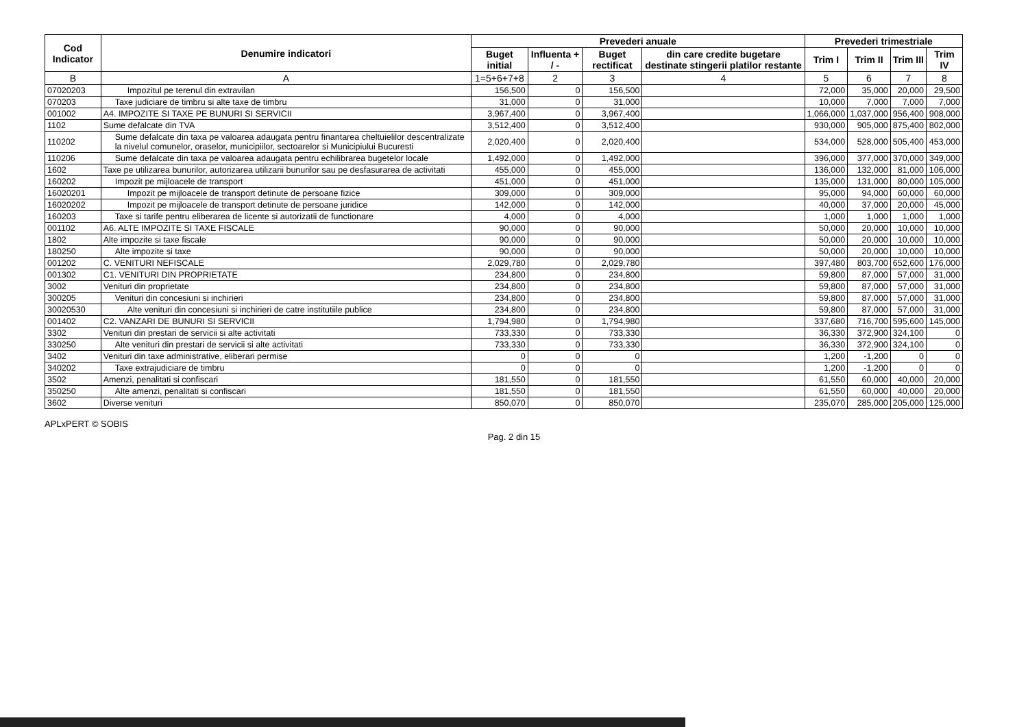| Cod Indicator | Denumire indicatori | Prevederi anuale | | | | Prevederi trimestriale | | | |
| --- | --- | --- | --- | --- | --- | --- | --- | --- | --- |
| | | Buget initial | Influenta + / - | Buget rectificat | din care credite bugetare destinate stingerii platilor restante | Trim I | Trim II | Trim III | Trim IV |
| B | A | 1=5+6+7+8 | 2 | 3 | 4 | 5 | 6 | 7 | 8 |
| 07020203 | Impozitul pe terenul din extravilan | 156,500 | 0 | 156,500 | | 72,000 | 35,000 | 20,000 | 29,500 |
| 070203 | Taxe judiciare de timbru si alte taxe de timbru | 31,000 | 0 | 31,000 | | 10,000 | 7,000 | 7,000 | 7,000 |
| 001002 | A4. IMPOZITE SI TAXE PE BUNURI SI SERVICII | 3,967,400 | 0 | 3,967,400 | | 1,066,000 | 1,037,000 | 956,400 | 908,000 |
| 1102 | Sume defalcate din TVA | 3,512,400 | 0 | 3,512,400 | | 930,000 | 905,000 | 875,400 | 802,000 |
| 110202 | Sume defalcate din taxa pe valoarea adaugata pentru finantarea cheltuielilor descentralizate la nivelul comunelor, oraselor, municipiilor, sectoarelor si Municipiului Bucuresti | 2,020,400 | 0 | 2,020,400 | | 534,000 | 528,000 | 505,400 | 453,000 |
| 110206 | Sume defalcate din taxa pe valoarea adaugata pentru echilibrarea bugetelor locale | 1,492,000 | 0 | 1,492,000 | | 396,000 | 377,000 | 370,000 | 349,000 |
| 1602 | Taxe pe utilizarea bunurilor, autorizarea utilizarii bunurilor sau pe desfasurarea de activitati | 455,000 | 0 | 455,000 | | 136,000 | 132,000 | 81,000 | 106,000 |
| 160202 | Impozit pe mijloacele de transport | 451,000 | 0 | 451,000 | | 135,000 | 131,000 | 80,000 | 105,000 |
| 16020201 | Impozit pe mijloacele de transport detinute de persoane fizice | 309,000 | 0 | 309,000 | | 95,000 | 94,000 | 60,000 | 60,000 |
| 16020202 | Impozit pe mijloacele de transport detinute de persoane juridice | 142,000 | 0 | 142,000 | | 40,000 | 37,000 | 20,000 | 45,000 |
| 160203 | Taxe si tarife pentru eliberarea de licente si autorizatii de functionare | 4,000 | 0 | 4,000 | | 1,000 | 1,000 | 1,000 | 1,000 |
| 001102 | A6. ALTE IMPOZITE SI TAXE FISCALE | 90,000 | 0 | 90,000 | | 50,000 | 20,000 | 10,000 | 10,000 |
| 1802 | Alte impozite si taxe fiscale | 90,000 | 0 | 90,000 | | 50,000 | 20,000 | 10,000 | 10,000 |
| 180250 | Alte impozite si taxe | 90,000 | 0 | 90,000 | | 50,000 | 20,000 | 10,000 | 10,000 |
| 001202 | C. VENITURI NEFISCALE | 2,029,780 | 0 | 2,029,780 | | 397,480 | 803,700 | 652,600 | 176,000 |
| 001302 | C1. VENITURI DIN PROPRIETATE | 234,800 | 0 | 234,800 | | 59,800 | 87,000 | 57,000 | 31,000 |
| 3002 | Venituri din proprietate | 234,800 | 0 | 234,800 | | 59,800 | 87,000 | 57,000 | 31,000 |
| 300205 | Venituri din concesiuni si inchirieri | 234,800 | 0 | 234,800 | | 59,800 | 87,000 | 57,000 | 31,000 |
| 30020530 | Alte venituri din concesiuni si inchirieri de catre institutiile publice | 234,800 | 0 | 234,800 | | 59,800 | 87,000 | 57,000 | 31,000 |
| 001402 | C2. VANZARI DE BUNURI SI SERVICII | 1,794,980 | 0 | 1,794,980 | | 337,680 | 716,700 | 595,600 | 145,000 |
| 3302 | Venituri din prestari de servicii si alte activitati | 733,330 | 0 | 733,330 | | 36,330 | 372,900 | 324,100 | 0 |
| 330250 | Alte venituri din prestari de servicii si alte activitati | 733,330 | 0 | 733,330 | | 36,330 | 372,900 | 324,100 | 0 |
| 3402 | Venituri din taxe administrative, eliberari permise | 0 | 0 | 0 | | 1,200 | -1,200 | 0 | 0 |
| 340202 | Taxe extrajudiciare de timbru | 0 | 0 | 0 | | 1,200 | -1,200 | 0 | 0 |
| 3502 | Amenzi, penalitati si confiscari | 181,550 | 0 | 181,550 | | 61,550 | 60,000 | 40,000 | 20,000 |
| 350250 | Alte amenzi, penalitati si confiscari | 181,550 | 0 | 181,550 | | 61,550 | 60,000 | 40,000 | 20,000 |
| 3602 | Diverse venituri | 850,070 | 0 | 850,070 | | 235,070 | 285,000 | 205,000 | 125,000 |
APLxPERT © SOBIS
Pag. 2 din 15